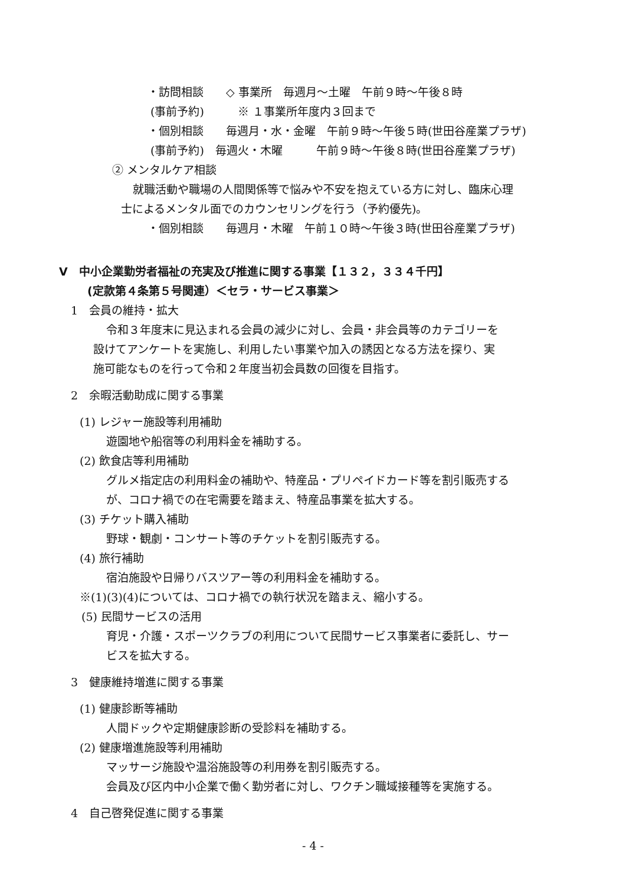・訪問相談　　◇ 事業所　毎週月～土曜　午前９時～午後８時
(事前予約)　　　※ １事業所年度内３回まで
・個別相談　　毎週月・水・金曜　午前９時～午後５時(世田谷産業プラザ)
(事前予約)　毎週火・木曜　　　午前９時～午後８時(世田谷産業プラザ)
② メンタルケア相談
就職活動や職場の人間関係等で悩みや不安を抱えている方に対し、臨床心理
士によるメンタル面でのカウンセリングを行う（予約優先)。
・個別相談　　毎週月・木曜　午前１０時～午後３時(世田谷産業プラザ)
V　中小企業勤労者福祉の充実及び推進に関する事業【１３２，３３４千円】
(定款第４条第５号関連）＜セラ・サービス事業＞
1　会員の維持・拡大
令和３年度末に見込まれる会員の減少に対し、会員・非会員等のカテゴリーを
設けてアンケートを実施し、利用したい事業や加入の誘因となる方法を探り、実
施可能なものを行って令和２年度当初会員数の回復を目指す。
2　余暇活動助成に関する事業
(1) レジャー施設等利用補助
遊園地や船宿等の利用料金を補助する。
(2) 飲食店等利用補助
グルメ指定店の利用料金の補助や、特産品・プリペイドカード等を割引販売する
が、コロナ禍での在宅需要を踏まえ、特産品事業を拡大する。
(3) チケット購入補助
野球・観劇・コンサート等のチケットを割引販売する。
(4) 旅行補助
宿泊施設や日帰りバスツアー等の利用料金を補助する。
※(1)(3)(4)については、コロナ禍での執行状況を踏まえ、縮小する。
(5) 民間サービスの活用
育児・介護・スポーツクラブの利用について民間サービス事業者に委託し、サー
ビスを拡大する。
3　健康維持増進に関する事業
(1) 健康診断等補助
人間ドックや定期健康診断の受診料を補助する。
(2) 健康増進施設等利用補助
マッサージ施設や温浴施設等の利用券を割引販売する。
会員及び区内中小企業で働く勤労者に対し、ワクチン職域接種等を実施する。
4　自己啓発促進に関する事業
- 4 -